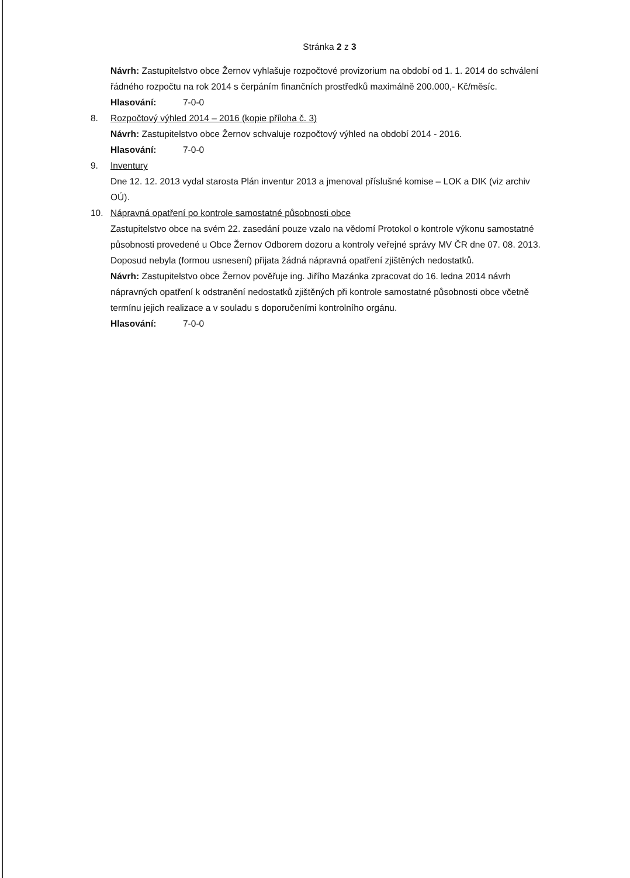Stránka 2 z 3
Návrh: Zastupitelstvo obce Žernov vyhlašuje rozpočtové provizorium na období od 1. 1. 2014 do schválení řádného rozpočtu na rok 2014 s čerpáním finančních prostředků maximálně 200.000,- Kč/měsíc.
Hlasování: 7-0-0
8. Rozpočtový výhled 2014 – 2016 (kopie příloha č. 3)
Návrh: Zastupitelstvo obce Žernov schvaluje rozpočtový výhled na období 2014 - 2016.
Hlasování: 7-0-0
9. Inventury
Dne 12. 12. 2013 vydal starosta Plán inventur 2013 a jmenoval příslušné komise – LOK a DIK (viz archiv OÚ).
10. Nápravná opatření po kontrole samostatné působnosti obce
Zastupitelstvo obce na svém 22. zasedání pouze vzalo na vědomí Protokol o kontrole výkonu samostatné působnosti provedené u Obce Žernov Odborem dozoru a kontroly veřejné správy MV ČR dne 07. 08. 2013.
Doposud nebyla (formou usnesení) přijata žádná nápravná opatření zjištěných nedostatků.
Návrh: Zastupitelstvo obce Žernov pověřuje ing. Jiřího Mazánka zpracovat do 16. ledna 2014 návrh nápravných opatření k odstranění nedostatků zjištěných při kontrole samostatné působnosti obce včetně termínu jejich realizace a v souladu s doporučeními kontrolního orgánu.
Hlasování: 7-0-0